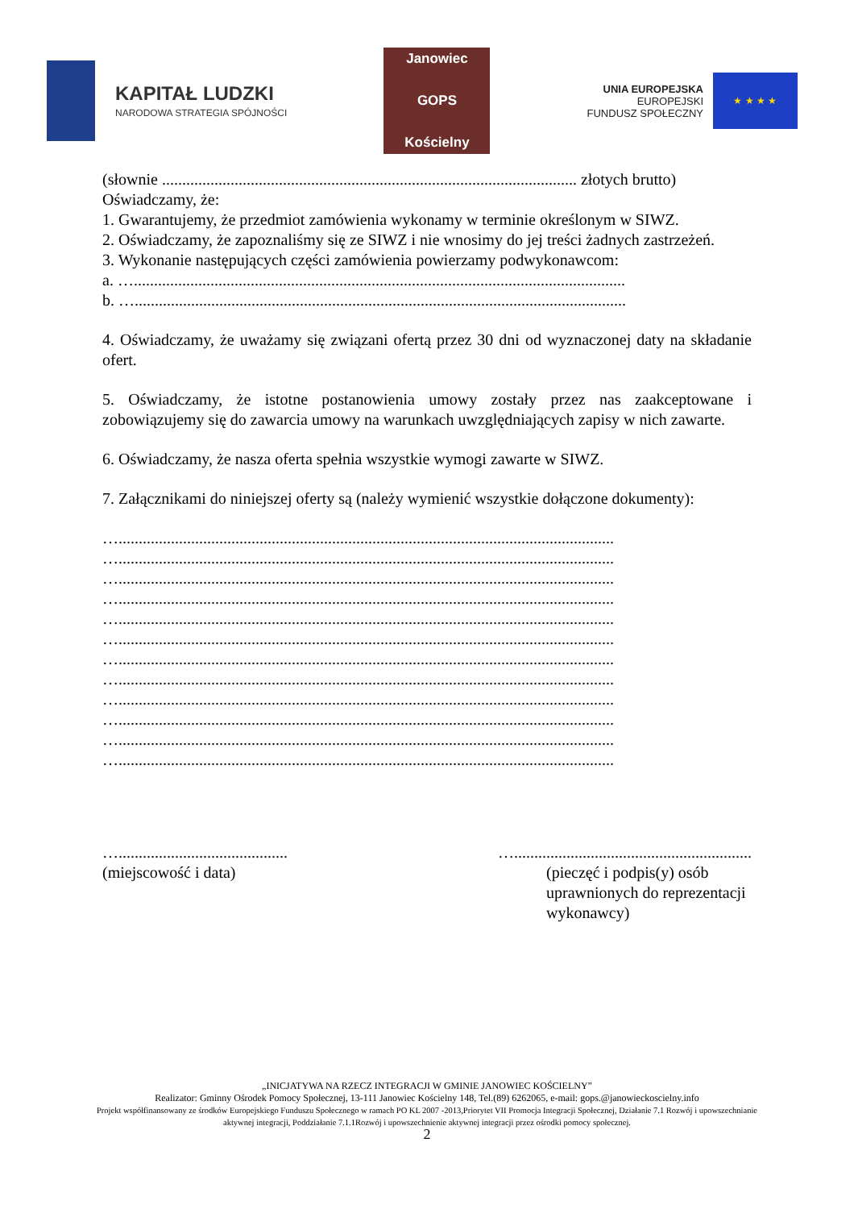KAPITAŁ LUDZKI
NARODOWA STRATEGIA SPÓJNOŚCI
Janowiec
GOPS
Kościelny
UNIA EUROPEJSKA
EUROPEJSKI
FUNDUSZ SPOŁECZNY
★ ★ ★ ★
(słownie ....................................................................................................... złotych brutto)
Oświadczamy, że:
1. Gwarantujemy, że przedmiot zamówienia wykonamy w terminie określonym w SIWZ.
2. Oświadczamy, że zapoznaliśmy się ze SIWZ i nie wnosimy do jej treści żadnych zastrzeżeń.
3. Wykonanie następujących części zamówienia powierzamy podwykonawcom:
a. …..........................................................................................................................
b. …..........................................................................................................................
4. Oświadczamy, że uważamy się związani ofertą przez 30 dni od wyznaczonej daty na składanie ofert.
5. Oświadczamy, że istotne postanowienia umowy zostały przez nas zaakceptowane i zobowiązujemy się do zawarcia umowy na warunkach uwzględniających zapisy w nich zawarte.
6. Oświadczamy, że nasza oferta spełnia wszystkie wymogi zawarte w SIWZ.
7. Załącznikami do niniejszej oferty są (należy wymienić wszystkie dołączone dokumenty):
…...........................................................................................................................
…...........................................................................................................................
…...........................................................................................................................
…...........................................................................................................................
…...........................................................................................................................
…...........................................................................................................................
…...........................................................................................................................
…...........................................................................................................................
…...........................................................................................................................
…...........................................................................................................................
…...........................................................................................................................
…...........................................................................................................................
…..........................................
(miejscowość i data)
…...........................................................
(pieczęć i podpis(y) osób
uprawnionych do reprezentacji
wykonawcy)
„INICJATYWA NA RZECZ INTEGRACJI W GMINIE JANOWIEC KOŚCIELNY”
Realizator: Gminny Ośrodek Pomocy Społecznej, 13-111 Janowiec Kościelny 148, Tel.(89) 6262065, e-mail: gops.@janowieckoscielny.info
Projekt współfinansowany ze środków Europejskiego Funduszu Społecznego w ramach PO KL 2007 -2013,Priorytet VII Promocja Integracji Społecznej, Działanie 7.1 Rozwój i upowszechnianie aktywnej integracji, Poddziałanie 7.1.1Rozwój i upowszechnienie aktywnej integracji przez ośrodki pomocy społecznej.
2